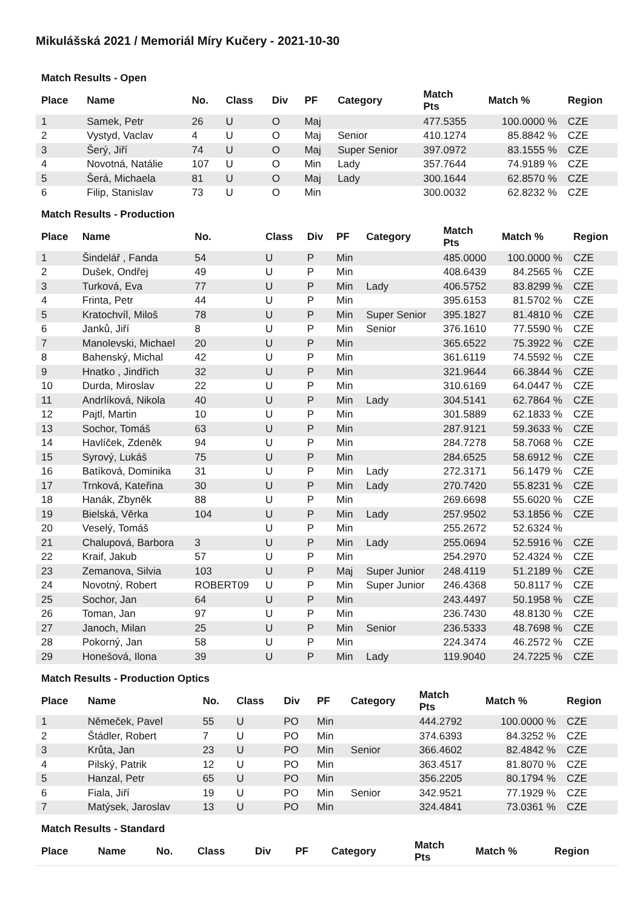Mikulášská 2021 / Memoriál Míry Kučery - 2021-10-30
Match Results - Open
| Place | Name | No. | Class | Div | PF | Category | Match Pts | Match % | Region |
| --- | --- | --- | --- | --- | --- | --- | --- | --- | --- |
| 1 | Samek, Petr | 26 | U | O | Maj | | 477.5355 | 100.0000 % | CZE |
| 2 | Vystyd, Vaclav | 4 | U | O | Maj | Senior | 410.1274 | 85.8842 % | CZE |
| 3 | Šerý, Jiří | 74 | U | O | Maj | Super Senior | 397.0972 | 83.1555 % | CZE |
| 4 | Novotná, Natálie | 107 | U | O | Min | Lady | 357.7644 | 74.9189 % | CZE |
| 5 | Šerá, Michaela | 81 | U | O | Maj | Lady | 300.1644 | 62.8570 % | CZE |
| 6 | Filip, Stanislav | 73 | U | O | Min | | 300.0032 | 62.8232 % | CZE |
Match Results - Production
| Place | Name | No. | Class | Div | PF | Category | Match Pts | Match % | Region |
| --- | --- | --- | --- | --- | --- | --- | --- | --- | --- |
| 1 | Šindelář , Fanda | 54 | U | P | Min | | 485.0000 | 100.0000 % | CZE |
| 2 | Dušek, Ondřej | 49 | U | P | Min | | 408.6439 | 84.2565 % | CZE |
| 3 | Turková, Eva | 77 | U | P | Min | Lady | 406.5752 | 83.8299 % | CZE |
| 4 | Frinta, Petr | 44 | U | P | Min | | 395.6153 | 81.5702 % | CZE |
| 5 | Kratochvíl, Miloš | 78 | U | P | Min | Super Senior | 395.1827 | 81.4810 % | CZE |
| 6 | Janků, Jiří | 8 | U | P | Min | Senior | 376.1610 | 77.5590 % | CZE |
| 7 | Manolevski, Michael | 20 | U | P | Min | | 365.6522 | 75.3922 % | CZE |
| 8 | Bahenský, Michal | 42 | U | P | Min | | 361.6119 | 74.5592 % | CZE |
| 9 | Hnatko , Jindřich | 32 | U | P | Min | | 321.9644 | 66.3844 % | CZE |
| 10 | Durda, Miroslav | 22 | U | P | Min | | 310.6169 | 64.0447 % | CZE |
| 11 | Andrlíková, Nikola | 40 | U | P | Min | Lady | 304.5141 | 62.7864 % | CZE |
| 12 | Pajtl, Martin | 10 | U | P | Min | | 301.5889 | 62.1833 % | CZE |
| 13 | Sochor, Tomáš | 63 | U | P | Min | | 287.9121 | 59.3633 % | CZE |
| 14 | Havlíček, Zdeněk | 94 | U | P | Min | | 284.7278 | 58.7068 % | CZE |
| 15 | Syrový, Lukáš | 75 | U | P | Min | | 284.6525 | 58.6912 % | CZE |
| 16 | Batíková, Dominika | 31 | U | P | Min | Lady | 272.3171 | 56.1479 % | CZE |
| 17 | Trnková, Kateřina | 30 | U | P | Min | Lady | 270.7420 | 55.8231 % | CZE |
| 18 | Hanák, Zbyněk | 88 | U | P | Min | | 269.6698 | 55.6020 % | CZE |
| 19 | Bielská, Věrka | 104 | U | P | Min | Lady | 257.9502 | 53.1856 % | CZE |
| 20 | Veselý, Tomáš | | U | P | Min | | 255.2672 | 52.6324 % | |
| 21 | Chalupová, Barbora | 3 | U | P | Min | Lady | 255.0694 | 52.5916 % | CZE |
| 22 | Kraif, Jakub | 57 | U | P | Min | | 254.2970 | 52.4324 % | CZE |
| 23 | Zemanova, Silvia | 103 | U | P | Maj | Super Junior | 248.4119 | 51.2189 % | CZE |
| 24 | Novotný, Robert | ROBERT09 | U | P | Min | Super Junior | 246.4368 | 50.8117 % | CZE |
| 25 | Sochor, Jan | 64 | U | P | Min | | 243.4497 | 50.1958 % | CZE |
| 26 | Toman, Jan | 97 | U | P | Min | | 236.7430 | 48.8130 % | CZE |
| 27 | Janoch, Milan | 25 | U | P | Min | Senior | 236.5333 | 48.7698 % | CZE |
| 28 | Pokorný, Jan | 58 | U | P | Min | | 224.3474 | 46.2572 % | CZE |
| 29 | Honešová, Ilona | 39 | U | P | Min | Lady | 119.9040 | 24.7225 % | CZE |
Match Results - Production Optics
| Place | Name | No. | Class | Div | PF | Category | Match Pts | Match % | Region |
| --- | --- | --- | --- | --- | --- | --- | --- | --- | --- |
| 1 | Němeček, Pavel | 55 | U | PO | Min | | 444.2792 | 100.0000 % | CZE |
| 2 | Štádler, Robert | 7 | U | PO | Min | | 374.6393 | 84.3252 % | CZE |
| 3 | Krůta, Jan | 23 | U | PO | Min | Senior | 366.4602 | 82.4842 % | CZE |
| 4 | Pilský, Patrik | 12 | U | PO | Min | | 363.4517 | 81.8070 % | CZE |
| 5 | Hanzal, Petr | 65 | U | PO | Min | | 356.2205 | 80.1794 % | CZE |
| 6 | Fiala, Jiří | 19 | U | PO | Min | Senior | 342.9521 | 77.1929 % | CZE |
| 7 | Matýsek, Jaroslav | 13 | U | PO | Min | | 324.4841 | 73.0361 % | CZE |
Match Results - Standard
| Place | Name | No. | Class | Div | PF | Category | Match Pts | Match % | Region |
| --- | --- | --- | --- | --- | --- | --- | --- | --- | --- |